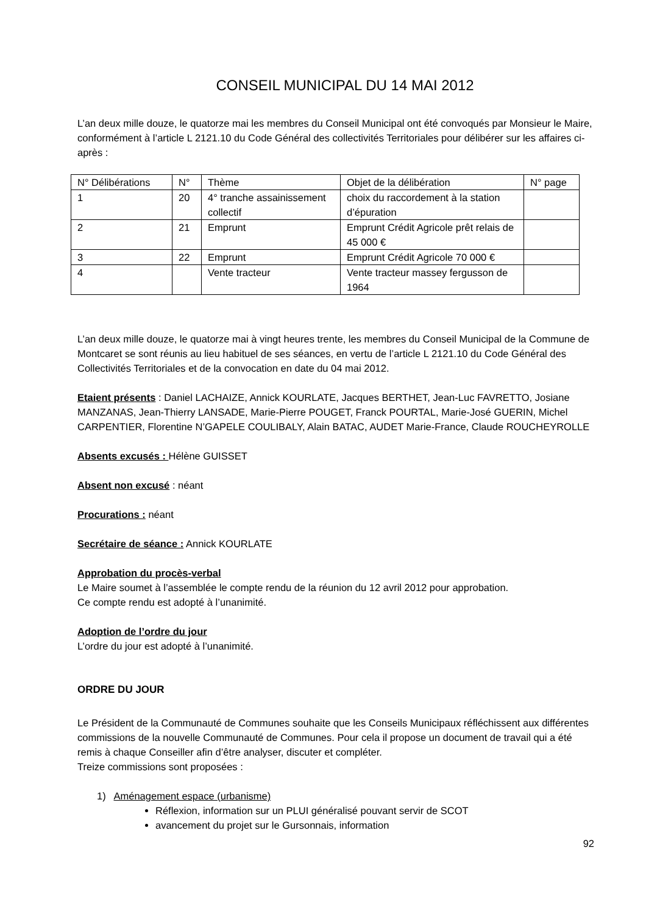CONSEIL MUNICIPAL DU 14 MAI 2012
L’an deux mille douze, le quatorze mai les membres du Conseil Municipal ont été convoqués par Monsieur le Maire, conformément à l’article L 2121.10 du Code Général des collectivités Territoriales pour délibérer sur les affaires ci-après :
| N° Délibérations | N° | Thème | Objet de la délibération | N° page |
| --- | --- | --- | --- | --- |
| 1 | 20 | 4° tranche assainissement collectif | choix du raccordement à la station d’épuration | |
| 2 | 21 | Emprunt | Emprunt Crédit Agricole prêt relais de 45 000 € | |
| 3 | 22 | Emprunt | Emprunt Crédit Agricole 70 000 € | |
| 4 | | Vente tracteur | Vente tracteur massey fergusson de 1964 | |
L’an deux mille douze, le quatorze mai à vingt heures trente, les membres du Conseil Municipal de la Commune de Montcaret se sont réunis au lieu habituel de ses séances, en vertu de l’article L 2121.10 du Code Général des Collectivités Territoriales et de la convocation en date du 04 mai 2012.
Etaient présents : Daniel LACHAIZE, Annick KOURLATE, Jacques BERTHET, Jean-Luc FAVRETTO, Josiane MANZANAS, Jean-Thierry LANSADE, Marie-Pierre POUGET, Franck POURTAL, Marie-José GUERIN, Michel CARPENTIER, Florentine N’GAPELE COULIBALY, Alain BATAC, AUDET Marie-France, Claude ROUCHEYROLLE
Absents excusés : Hélène GUISSET
Absent non excusé : néant
Procurations : néant
Secrétaire de séance : Annick KOURLATE
Approbation du procès-verbal
Le Maire soumet à l’assemblée le compte rendu de la réunion du 12 avril 2012 pour approbation.
Ce compte rendu est adopté à l’unanimité.
Adoption de l’ordre du jour
L’ordre du jour est adopté à l’unanimité.
ORDRE DU JOUR
Le Président de la Communauté de Communes souhaite que les Conseils Municipaux réfléchissent aux différentes commissions de la nouvelle Communauté de Communes. Pour cela il propose un document de travail qui a été remis à chaque Conseiller afin d’être analyser, discuter et compléter.
Treize commissions sont proposées :
1) Aménagement espace (urbanisme)
Réflexion, information sur un PLUI généralisé pouvant servir de SCOT
avancement du projet sur le Gursonnais, information
92